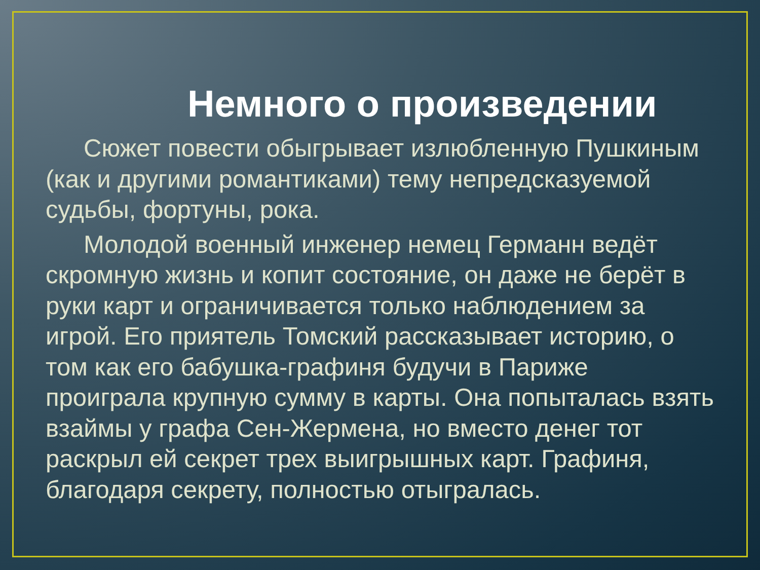Немного о произведении
Сюжет повести обыгрывает излюбленную Пушкиным (как и другими романтиками) тему непредсказуемой судьбы, фортуны, рока.
Молодой военный инженер немец Германн ведёт скромную жизнь и копит состояние, он даже не берёт в руки карт и ограничивается только наблюдением за игрой. Его приятель Томский рассказывает историю, о том как его бабушка-графиня будучи в Париже проиграла крупную сумму в карты. Она попыталась взять взаймы у графа Сен-Жермена, но вместо денег тот раскрыл ей секрет трех выигрышных карт. Графиня, благодаря секрету, полностью отыгралась.